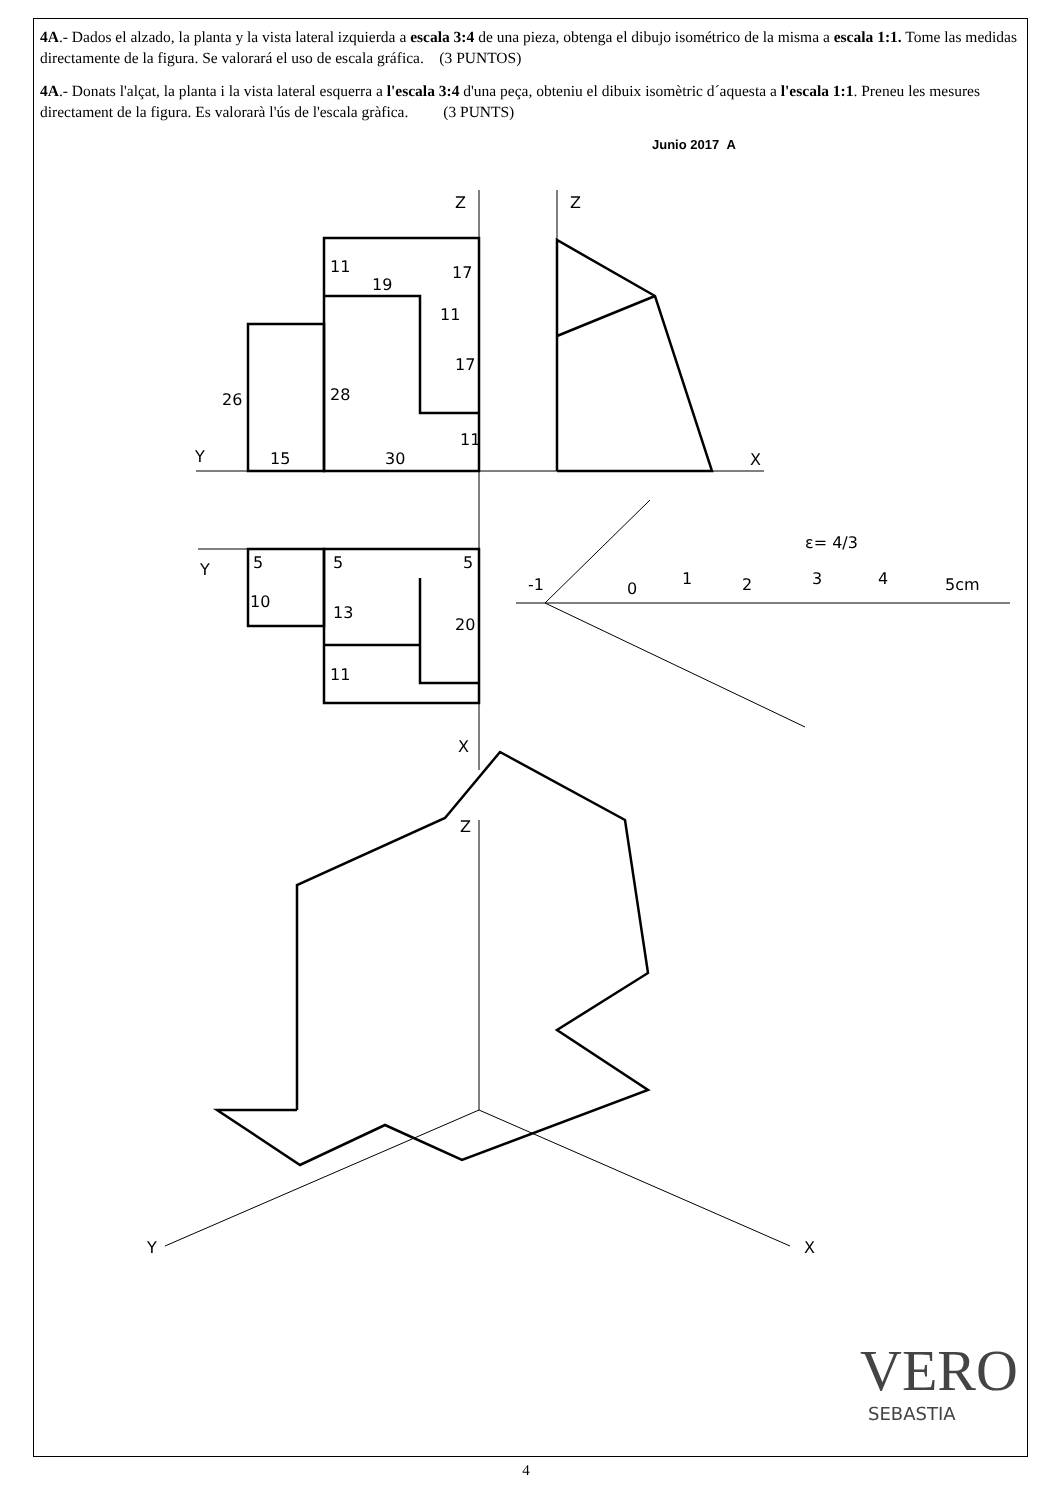Z
Z
Y
X
Y
X
Z
Y
X
15
30
26
28
11
19
17
11
17
11
5
5
5
10
13
20
11
-1
0
1
2
3
4
5cm
ε= 4/3
VERO
SEBASTIA
4A.- Dados el alzado, la planta y la vista lateral izquierda a escala 3:4 de una pieza, obtenga el dibujo isométrico de la misma a escala 1:1. Tome las medidas directamente de la figura. Se valorará el uso de escala gráfica. (3 PUNTOS)
4A.- Donats l'alçat, la planta i la vista lateral esquerra a l'escala 3:4 d'una peça, obteniu el dibuix isomètric d´aquesta a l'escala 1:1. Preneu les mesures directament de la figura. Es valorarà l'ús de l'escala gràfica. (3 PUNTS)
Junio 2017 A
4